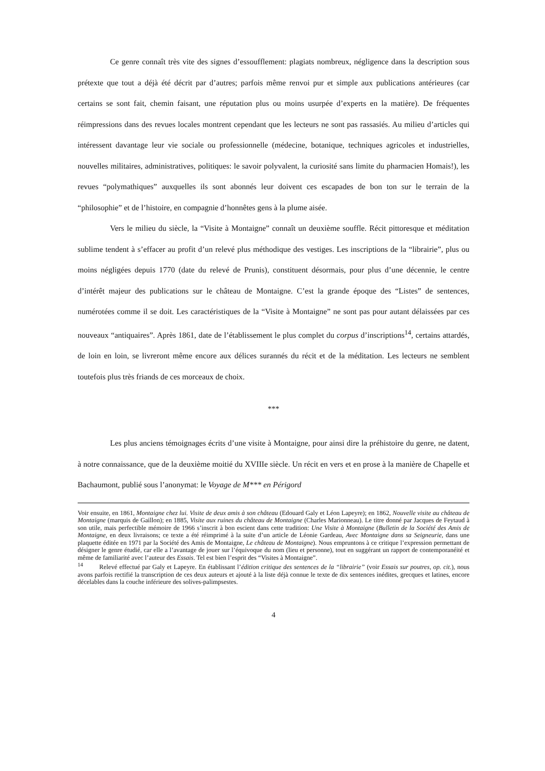Ce genre connaît très vite des signes d’essoufflement: plagiats nombreux, négligence dans la description sous prétexte que tout a déjà été décrit par d’autres; parfois même renvoi pur et simple aux publications antérieures (car certains se sont fait, chemin faisant, une réputation plus ou moins usurpée d’experts en la matière). De fréquentes réimpressions dans des revues locales montrent cependant que les lecteurs ne sont pas rassasiés. Au milieu d’articles qui intéressent davantage leur vie sociale ou professionnelle (médecine, botanique, techniques agricoles et industrielles, nouvelles militaires, administratives, politiques: le savoir polyvalent, la curiosité sans limite du pharmacien Homais!), les revues “polymathiques” auxquelles ils sont abonnés leur doivent ces escapades de bon ton sur le terrain de la “philosophie” et de l’histoire, en compagnie d’honnêtes gens à la plume aisée.
Vers le milieu du siècle, la “Visite à Montaigne” connaît un deuxième souffle. Récit pittoresque et méditation sublime tendent à s’effacer au profit d’un relevé plus méthodique des vestiges. Les inscriptions de la “librairie”, plus ou moins négligées depuis 1770 (date du relevé de Prunis), constituent désormais, pour plus d’une décennie, le centre d’intérêt majeur des publications sur le château de Montaigne. C’est la grande époque des “Listes” de sentences, numérotées comme il se doit. Les caractéristiques de la “Visite à Montaigne” ne sont pas pour autant délaissées par ces nouveaux “antiquaires”. Après 1861, date de l’établissement le plus complet du corpus d’inscriptions<sup>14</sup>, certains attardés, de loin en loin, se livreront même encore aux délices surannés du récit et de la méditation. Les lecteurs ne semblent toutefois plus très friands de ces morceaux de choix.
***
Les plus anciens témoignages écrits d’une visite à Montaigne, pour ainsi dire la préhistoire du genre, ne datent, à notre connaissance, que de la deuxième moitié du XVIIIe siècle. Un récit en vers et en prose à la manière de Chapelle et Bachaumont, publié sous l’anonymat: le Voyage de M*** en Périgord
Voir ensuite, en 1861, Montaigne chez lui. Visite de deux amis à son château (Edouard Galy et Léon Lapeyre); en 1862, Nouvelle visite au château de Montaigne (marquis de Gaillon); en 1885, Visite aux ruines du château de Montaigne (Charles Marionneau). Le titre donné par Jacques de Feytaud à son utile, mais perfectible mémoire de 1966 s’inscrit à bon escient dans cette tradition: Une Visite à Montaigne (Bulletin de la Société des Amis de Montaigne, en deux livraisons; ce texte a été réimprimé à la suite d’un article de Léonie Gardeau, Avec Montaigne dans sa Seigneurie, dans une plaquette éditée en 1971 par la Société des Amis de Montaigne, Le château de Montaigne). Nous empruntons à ce critique l’expression permettant de désigner le genre étudié, car elle a l’avantage de jouer sur l’équivoque du nom (lieu et personne), tout en suggérant un rapport de contemporanéité et même de familiarité avec l’auteur des Essais. Tel est bien l’esprit des “Visites à Montaigne”.
<sup>14</sup> Relevé effectué par Galy et Lapeyre. En établissant l’édition critique des sentences de la “librairie” (voir Essais sur poutres, op. cit.), nous avons parfois rectifié la transcription de ces deux auteurs et ajouté à la liste déjà connue le texte de dix sentences inédites, grecques et latines, encore décelables dans la couche inférieure des solives-palimpsestes.
4